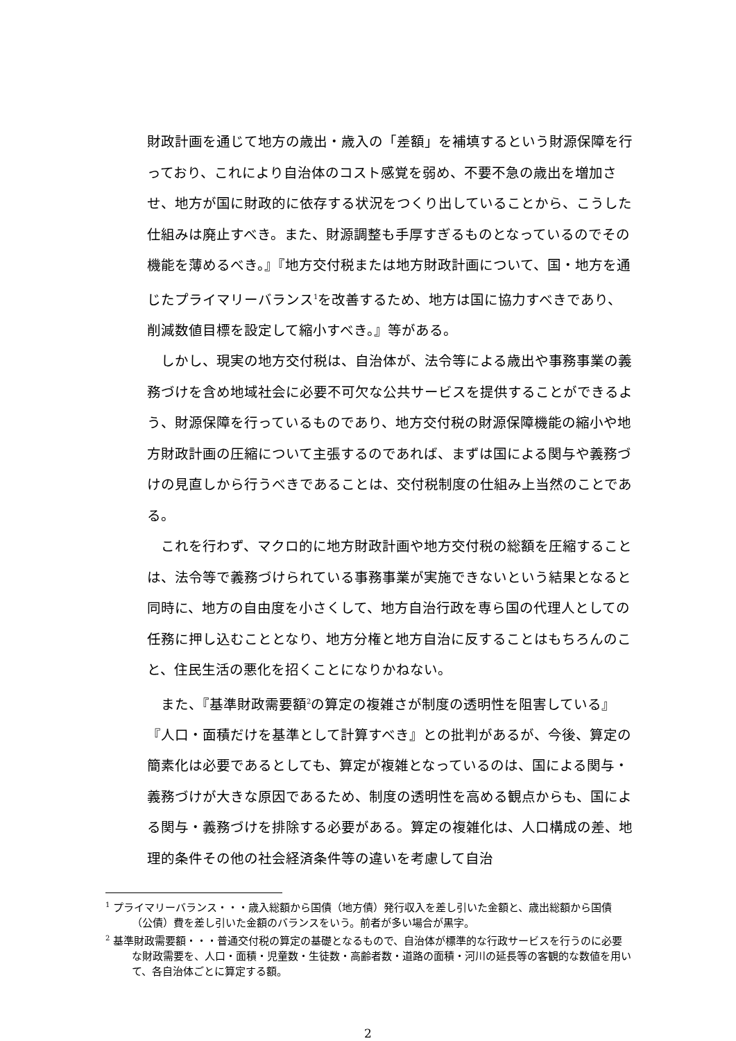財政計画を通じて地方の歳出・歳入の「差額」を補填するという財源保障を行っており、これにより自治体のコスト感覚を弱め、不要不急の歳出を増加させ、地方が国に財政的に依存する状況をつくり出していることから、こうした仕組みは廃止すべき。また、財源調整も手厚すぎるものとなっているのでその機能を薄めるべき。』『地方交付税または地方財政計画について、国・地方を通じたプライマリーバランス<sup>1</sup>を改善するため、地方は国に協力すべきであり、削減数値目標を設定して縮小すべき。』等がある。
しかし、現実の地方交付税は、自治体が、法令等による歳出や事務事業の義務づけを含め地域社会に必要不可欠な公共サービスを提供することができるよう、財源保障を行っているものであり、地方交付税の財源保障機能の縮小や地方財政計画の圧縮について主張するのであれば、まずは国による関与や義務づけの見直しから行うべきであることは、交付税制度の仕組み上当然のことである。
これを行わず、マクロ的に地方財政計画や地方交付税の総額を圧縮することは、法令等で義務づけられている事務事業が実施できないという結果となると同時に、地方の自由度を小さくして、地方自治行政を専ら国の代理人としての任務に押し込むこととなり、地方分権と地方自治に反することはもちろんのこと、住民生活の悪化を招くことになりかねない。
また、『基準財政需要額<sup>2</sup>の算定の複雑さが制度の透明性を阻害している』『人口・面積だけを基準として計算すべき』との批判があるが、今後、算定の簡素化は必要であるとしても、算定が複雑となっているのは、国による関与・義務づけが大きな原因であるため、制度の透明性を高める観点からも、国による関与・義務づけを排除する必要がある。算定の複雑化は、人口構成の差、地理的条件その他の社会経済条件等の違いを考慮して自治
<sup>1</sup> プライマリーバランス・・・歳入総額から国債（地方債）発行収入を差し引いた金額と、歳出総額から国債（公債）費を差し引いた金額のバランスをいう。前者が多い場合が黒字。
<sup>2</sup> 基準財政需要額・・・普通交付税の算定の基礎となるもので、自治体が標準的な行政サービスを行うのに必要な財政需要を、人口・面積・児童数・生徒数・高齢者数・道路の面積・河川の延長等の客観的な数値を用いて、各自治体ごとに算定する額。
2